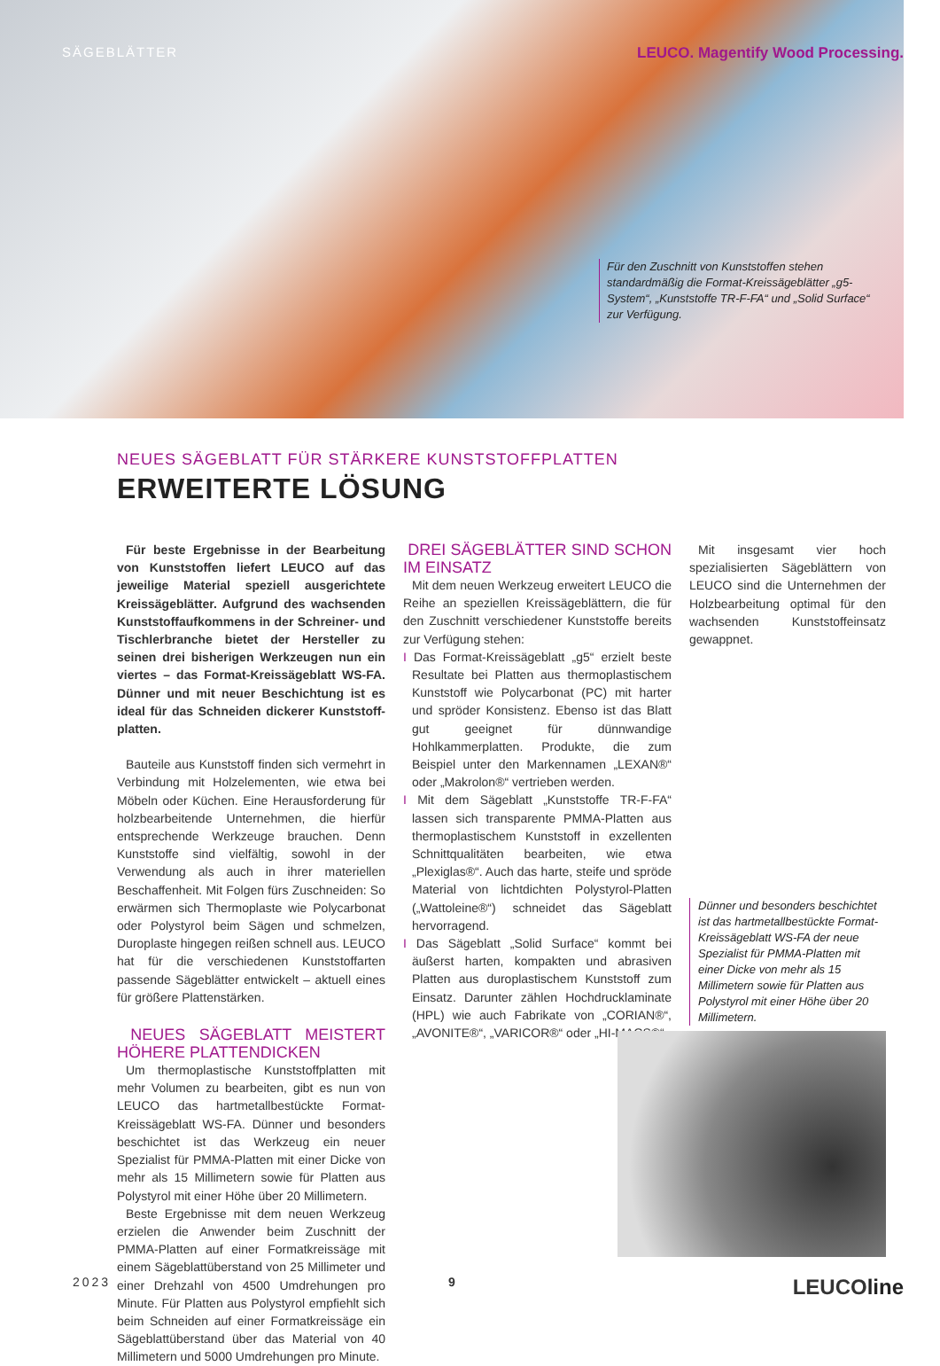SÄGEBLÄTTER LEUCO. Magentify Wood Processing.
Für den Zuschnitt von Kunststoffen stehen standardmäßig die Format-Kreissägeblätter „g5-System“, „Kunststoffe TR-F-FA“ und „Solid Surface“ zur Verfügung.
NEUES SÄGEBLATT FÜR STÄRKERE KUNSTSTOFFPLATTEN
ERWEITERTE LÖSUNG
Für beste Ergebnisse in der Bearbeitung von Kunststoffen liefert LEUCO auf das jeweilige Material speziell ausgerichtete Kreissägeblätter. Aufgrund des wachsenden Kunststoffaufkommens in der Schreiner- und Tischlerbranche bietet der Hersteller zu seinen drei bisherigen Werkzeugen nun ein viertes – das Format-Kreissägeblatt WS-FA. Dünner und mit neuer Beschichtung ist es ideal für das Schneiden dickerer Kunststoff­platten.
Bauteile aus Kunststoff finden sich vermehrt in Verbindung mit Holzelementen, wie etwa bei Möbeln oder Küchen. Eine Herausforderung für holzbearbeitende Unternehmen, die hierfür entsprechende Werkzeuge brauchen. Denn Kunststoffe sind vielfältig, sowohl in der Verwendung als auch in ihrer materiellen Beschaffenheit. Mit Folgen fürs Zuschneiden: So erwärmen sich Thermoplaste wie Polycarbonat oder Polystyrol beim Sägen und schmelzen, Duroplaste hingegen reißen schnell aus. LEUCO hat für die verschiedenen Kunststoffarten passende Sägeblätter entwickelt – aktuell eines für größere Plattenstärken.
NEUES SÄGEBLATT MEISTERT HÖHERE PLATTENDICKEN
Um thermoplastische Kunststoffplatten mit mehr Volumen zu bearbeiten, gibt es nun von LEUCO das hartmetallbestückte Format-Kreissägeblatt WS-FA. Dünner und besonders beschichtet ist das Werkzeug ein neuer Spezialist für PMMA-Platten mit einer Dicke von mehr als 15 Millimetern sowie für Platten aus Polystyrol mit einer Höhe über 20 Millimetern.
Beste Ergebnisse mit dem neuen Werkzeug erzielen die Anwender beim Zuschnitt der PMMA-Platten auf einer Formatkreissäge mit einem Sägeblattüberstand von 25 Millimeter und einer Drehzahl von 4500 Umdrehungen pro Minute. Für Platten aus Polystyrol empfiehlt sich beim Schneiden auf einer Formatkreissäge ein Sägeblattüberstand über das Material von 40 Millimetern und 5000 Umdrehungen pro Minute.
DREI SÄGEBLÄTTER SIND SCHON IM EINSATZ
Mit dem neuen Werkzeug erweitert LEUCO die Reihe an speziellen Kreissägeblättern, die für den Zuschnitt verschiedener Kunststoffe bereits zur Verfügung stehen:
I Das Format-Kreissägeblatt „g5“ erzielt beste Resultate bei Platten aus thermoplastischem Kunststoff wie Polycarbonat (PC) mit harter und spröder Konsistenz. Ebenso ist das Blatt gut geeignet für dünnwandige Hohlkammerplatten. Produkte, die zum Beispiel unter den Markennamen „LEXAN®“ oder „Makrolon®“ vertrieben werden.
I Mit dem Sägeblatt „Kunststoffe TR-F-FA“ lassen sich transparente PMMA-Platten aus thermoplastischem Kunststoff in exzellenten Schnittqualitäten bearbeiten, wie etwa „Plexiglas®“. Auch das harte, steife und spröde Material von lichtdichten Polystyrol-Platten („Wattoleine®“) schneidet das Sägeblatt hervorragend.
I Das Sägeblatt „Solid Surface“ kommt bei äußerst harten, kompakten und abrasiven Platten aus duroplastischem Kunststoff zum Einsatz. Darunter zählen Hochdrucklaminate (HPL) wie auch Fabrikate von „CORIAN®“, „AVONITE®“, „VARICOR®“ oder „HI-MACS®“.
Mit insgesamt vier hoch spezialisierten Sägeblättern von LEUCO sind die Unternehmen der Holzbearbeitung optimal für den wachsenden Kunststoffeinsatz gewappnet.
Dünner und besonders beschichtet ist das hartmetallbestückte Format-Kreissägeblatt WS-FA der neue Spezialist für PMMA-Platten mit einer Dicke von mehr als 15 Millimetern sowie für Platten aus Polystyrol mit einer Höhe über 20 Millimetern.
2023 9 LEUCOline